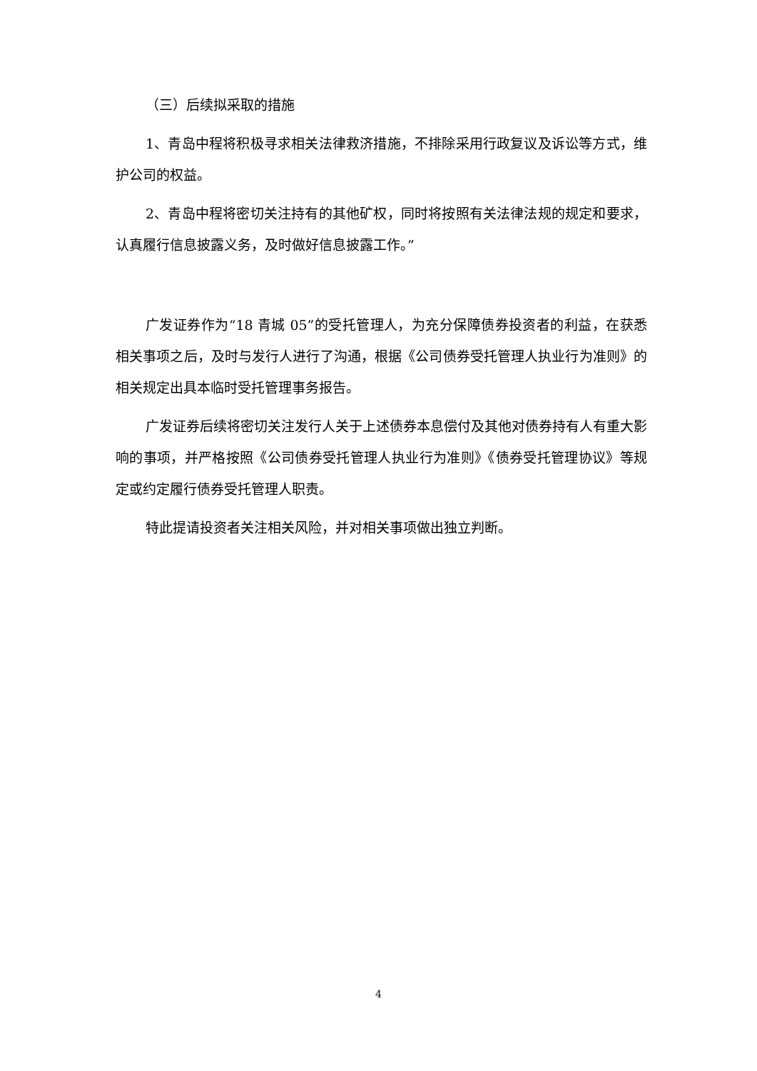（三）后续拟采取的措施
1、青岛中程将积极寻求相关法律救济措施，不排除采用行政复议及诉讼等方式，维护公司的权益。
2、青岛中程将密切关注持有的其他矿权，同时将按照有关法律法规的规定和要求，认真履行信息披露义务，及时做好信息披露工作。”
广发证券作为“18 青城 05”的受托管理人，为充分保障债券投资者的利益，在获悉相关事项之后，及时与发行人进行了沟通，根据《公司债券受托管理人执业行为准则》的相关规定出具本临时受托管理事务报告。
广发证券后续将密切关注发行人关于上述债券本息偿付及其他对债券持有人有重大影响的事项，并严格按照《公司债券受托管理人执业行为准则》《债券受托管理协议》等规定或约定履行债券受托管理人职责。
特此提请投资者关注相关风险，并对相关事项做出独立判断。
4